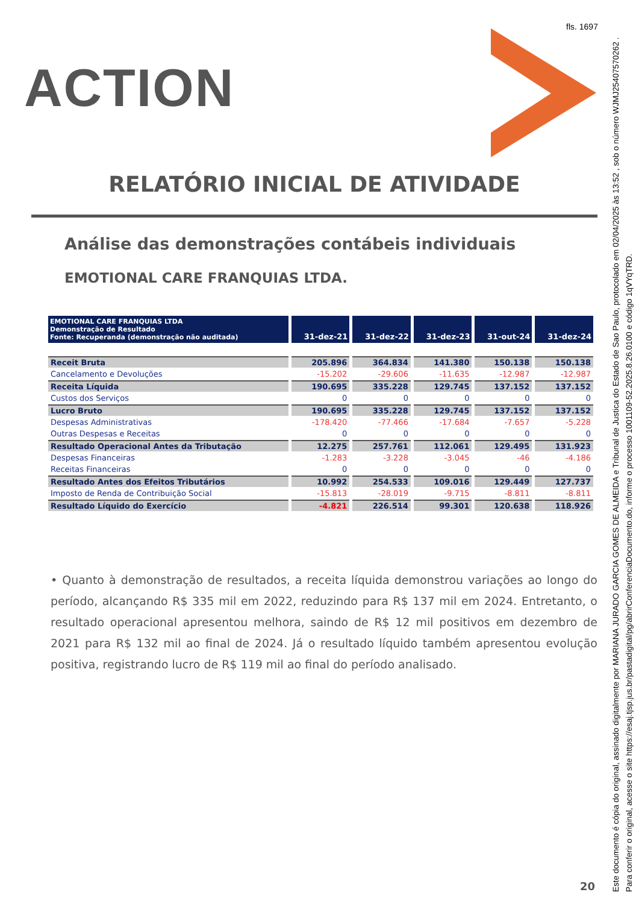fls. 1697
ACTION
RELATÓRIO INICIAL DE ATIVIDADE
Análise das demonstrações contábeis individuais
EMOTIONAL CARE FRANQUIAS LTDA.
| EMOTIONAL CARE FRANQUIAS LTDA Demonstração de Resultado Fonte: Recuperanda (demonstração não auditada) | 31-dez-21 | 31-dez-22 | 31-dez-23 | 31-out-24 | 31-dez-24 |
| --- | --- | --- | --- | --- | --- |
| Receit Bruta | 205.896 | 364.834 | 141.380 | 150.138 | 150.138 |
| Cancelamento e Devoluções | -15.202 | -29.606 | -11.635 | -12.987 | -12.987 |
| Receita Líquida | 190.695 | 335.228 | 129.745 | 137.152 | 137.152 |
| Custos dos Serviços | 0 | 0 | 0 | 0 | 0 |
| Lucro Bruto | 190.695 | 335.228 | 129.745 | 137.152 | 137.152 |
| Despesas Administrativas | -178.420 | -77.466 | -17.684 | -7.657 | -5.228 |
| Outras Despesas e Receitas | 0 | 0 | 0 | 0 | 0 |
| Resultado Operacional Antes da Tributação | 12.275 | 257.761 | 112.061 | 129.495 | 131.923 |
| Despesas Financeiras | -1.283 | -3.228 | -3.045 | -46 | -4.186 |
| Receitas Financeiras | 0 | 0 | 0 | 0 | 0 |
| Resultado Antes dos Efeitos Tributários | 10.992 | 254.533 | 109.016 | 129.449 | 127.737 |
| Imposto de Renda de Contribuição Social | -15.813 | -28.019 | -9.715 | -8.811 | -8.811 |
| Resultado Líquido do Exercício | -4.821 | 226.514 | 99.301 | 120.638 | 118.926 |
• Quanto à demonstração de resultados, a receita líquida demonstrou variações ao longo do período, alcançando R$ 335 mil em 2022, reduzindo para R$ 137 mil em 2024. Entretanto, o resultado operacional apresentou melhora, saindo de R$ 12 mil positivos em dezembro de 2021 para R$ 132 mil ao final de 2024. Já o resultado líquido também apresentou evolução positiva, registrando lucro de R$ 119 mil ao final do período analisado.
20
Este documento é cópia do original, assinado digitalmente por MARIANA JURADO GARCIA GOMES DE ALMEIDA e Tribunal de Justica do Estado de Sao Paulo, protocolado em 02/04/2025 às 13:52 , sob o número WJMJ25407570262 .
Para conferir o original, acesse o site https://esaj.tjsp.jus.br/pastadigital/pg/abrirConferenciaDocumento.do, informe o processo 1001109-52.2025.8.26.0100 e código 1qVYqTRD.